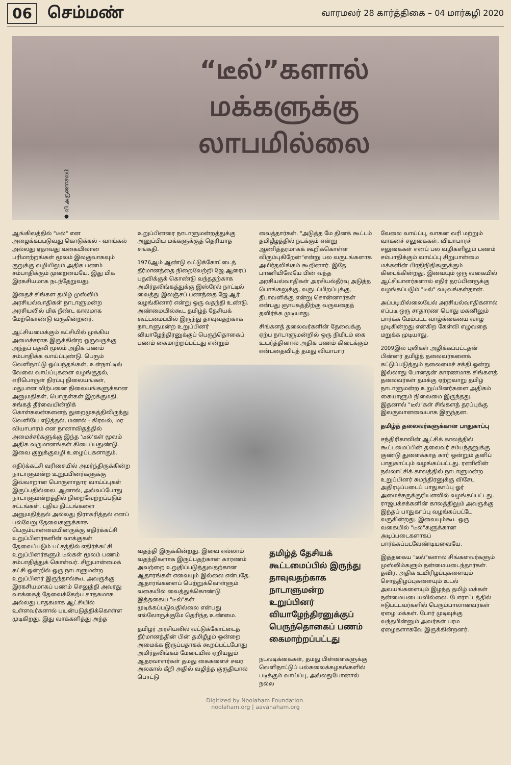06 செம்மண் வாரமலர் 28 கார்த்திகை – 04 மார்கழி 2020
● வி.அருணாசலம்
“டீல்”களால்
மக்களுக்கு
லாபமில்லை
ஆங்கிலத்தில் "டீல்" என அழைக்கப்படுவது கொடுக்கல் - வாங்கல் அல்லது ஏதாவது வகையிலான பரிமாற்றங்கள் மூலம் இலகுவாகவும் குறுக்கு வழியிலும் அதிக பணம் சம்பாதிக்கும் முறையையே. இது மிக இரகசியமாக நடந்தேறுவது.
இதைச் சிங்கள தமிழ் முஸ்லிம் அரசியல்வாதிகள் நாடாளுமன்ற அரசியலில் மிக நீண்ட காலமாக மேற்கொண்டு வருகின்றனர்.
ஆட்சியமைக்கும் கட்சியில் முக்கிய அமைச்சராக இருக்கின்ற ஒருவருக்கு அந்தப் பதவி மூலம் அதிக பணம் சம்பாதிக்க வாய்ப்புண்டு. பெரும் வெளிநாட்டு ஒப்பந்தங்கள், உள்நாட்டில் வேலை வாய்ப்புகளை வழங்குதல், எரிபொருள் நிரப்பு நிலையங்கள், மதுபான விற்பனை நிலையங்களுக்கான அனுமதிகள், பொருள்கள் இறக்குமதி, சுங்கத் தீர்வையின்றிக் கொள்கலன்களைத் துறைமுகத்திலிருந்து வெளியே எடுத்தல், மணல் - கிரவல், மர வியாபாரம் என நானாவிதத்தில் அமைச்சர்களுக்கு இந்த ‘டீல்’கள் மூலம் அதிக வருமானங்கள் கிடைப்பதுண்டு. இவை குறுக்குவழி உழைப்புகளாகும்.
எதிர்க்கட்சி வரிசையில் அமர்ந்திருக்கின்ற நாடாளுமன்ற உறுப்பினர்களுக்கு இவ்வாறான பொருளாதார வாய்ப்புகள் இருப்பதில்லை. ஆனால், அவ்வப்போது நாடாளுமன்றத்தில் நிறைவேற்றப்படும் சட்டங்கள், புதிய திட்டங்களை அனுமதித்தல் அல்லது நிராகரித்தல் எனப் பல்வேறு தேவைகளுக்காக பெரும்பான்மையினருக்கு எதிர்க்கட்சி உறுப்பினர்களின் வாக்குகள் தேவைப்படும் பட்சத்தில் எதிர்க்கட்சி உறுப்பினர்களும் டீல்கள் மூலம் பணம் சம்பாதித்துக் கொள்வர். சிறுபான்மைக் கட்சி ஒன்றில் ஒரு நாடாளுமன்ற உறுப்பினர் இருந்தால்கூட அவருக்கு இரகசியமாகப் பணம் செலுத்தி அவரது வாக்கைத் தேவைக்கேற்ப சாதகமாக அல்லது பாதகமாக ஆட்சியில் உள்ளவர்களால் பயன்படுத்திக்கொள்ள முடிகிறது. இது வாக்களித்து அந்த
உறுப்பினரை நாடாளுமன்றத்துக்கு அனுப்பிய மக்களுக்குத் தெரியாத சங்கதி.
1976ஆம் ஆண்டு வட்டுக்கோட்டைத் தீர்மானத்தை நிறைவேற்றி ஜே.ஆரைப் பதவிக்குக் கொண்டு வந்ததற்காக அமிர்தலிங்கத்துக்கு இஸ்ரேல் நாட்டில் வைத்து இலஞ்சப் பணத்தை ஜே.ஆர் வழங்கினார் என்று ஒரு வதந்தி உண்டு. அண்மையில்கூட தமிழ்த் தேசியக் கூட்டமைப்பில் இருந்து தாவுவதற்காக நாடாளுமன்ற உறுப்பினர் வியாழேந்திரனுக்குப் பெருந்தொகைப் பணம் கைமாற்றப்பட்டது என்றும்
வைத்தார்கள். "அடுத்த மே தினக் கூட்டம் தமிழீழத்தில் நடக்கும் என்று ஆணித்தரமாகக் கூறிக்கொள்ள விரும்புகிறேன்"என்று பல வருடங்களாக அமிர்தலிங்கம் கூறினார். இதே பாணியிலேயே பின் வந்த அரசியல்வாதிகள் அரசியல்தீர்வு அடுத்த பொங்கலுக்கு, வருடப்பிறப்புக்கு, தீபாவளிக்கு என்று சொன்னார்கள் என்பது ஞாபகத்திற்கு வருவதைத் தவிர்க்க முடியாது.
சிங்களத் தலைவர்களின் தேவைக்கு ஏற்ப நாடாளுமன்றில் ஒரு நிமிடம் கை உயர்த்தினால் அதிக பணம் கிடைக்கும் என்பதைவிடத் தமது வியாபார
வதந்தி இருக்கின்றது. இவை எல்லாம் வதந்திகளாக இருப்பதற்கான காரணம் அவற்றை உறுதிப்படுத்துவதற்கான ஆதாரங்கள் எவையும் இல்லை என்பதே. ஆதாரங்களைப் பெற்றுக்கொள்ளும் வகையில் வைத்துக்கொண்டு இத்தகைய "டீல்"கள் முடிக்கப்படுவதில்லை என்பது எல்லோருக்குமே தெரிந்த உண்மை.
தமிழர் அரசியலில் வட்டுக்கோட்டைத் தீர்மானத்தின் பின் தமிழீழம் ஒன்றை அமைக்க இருப்பதாகக் கூறப்பட்டபோது அமிர்தலிங்கம் மேடையில் ஏறியதும் ஆதரவாளர்கள் தமது கைகளைச் சவர அலகால் கீறி அதில் வழிந்த குருதியால் பொட்டு
தமிழ்த் தேசியக் கூட்டமைப்பில் இருந்து தாவுவதற்காக நாடாளுமன்ற உறுப்பினர் வியாழேந்திரனுக்குப் பெருந்தொகைப் பணம் கைமாற்றப்பட்டது
நடவடிக்கைகள், தமது பிள்ளைகளுக்கு வெளிநாட்டுப் பல்கலைக்கழகங்களில் படிக்கும் வாய்ப்பு, அல்லதுபோனால் நல்ல
வேலை வாய்ப்பு, வாகன வரி மற்றும் வாகனச் சலுகைகள், வியாபாரச் சலுகைகள் எனப் பல வழிகளிலும் பணம் சம்பாதிக்கும் வாய்ப்பு சிறுபான்மை மக்களின் பிரதிநிதிகளுக்கும் கிடைக்கின்றது. இவையும் ஒரு வகையில் ஆட்சியாளர்களால் எதிர் தரப்பினருக்கு வழங்கப்படும் "டீல்" வடிவங்கள்தான்.
அப்படியில்லையேல் அரசியல்வாதிகளால் எப்படி ஒரு சாதாரண பொது மகனிலும் பார்க்க மேம்பட்ட வாழ்க்கையை வாழ முடிகின்றது என்கிற கேள்வி எழுவதை மறுக்க முடியாது.
2009இல் புலிகள் அழிக்கப்பட்டதன் பின்னர் தமிழ்த் தலைவர்களைக் கட்டுப்படுத்தும் தலைமைச் சக்தி ஒன்று இல்லாது போனதன் காரணமாக சிங்களத் தலைவர்கள் தமக்கு ஏற்றவாறு தமிழ் நாடாளுமன்ற உறுப்பினர்களை அதிகம் கையாளும் நிலைமை இருந்தது. இதனால் "டீல்"கள் சிங்களத் தரப்புக்கு இலகுவானவையாக இருந்தன.
தமிழ்த் தலைவர்களுக்கான பாதுகாப்பு
சந்திரிகாவின் ஆட்சிக் காலத்தில் கூட்டமைப்பின் தலைவர் சம்பந்தனுக்கு குண்டு துளைக்காத கார் ஒன்றும் தனிப் பாதுகாப்பும் வழங்கப்பட்டது. ரணிலின் நல்லாட்சிக் காலத்தில் நாடாளுமன்ற உறுப்பினர் சுமந்திரனுக்கு விசேட அதிரடிப்படைப் பாதுகாப்பு ஓர் அமைச்சருக்குரியளவில் வழங்கப்பட்டது. ராஜபக்சக்களின் காலத்திலும் அவருக்கு இந்தப் பாதுகாப்பு வழங்கப்பட்டே வருகின்றது. இவையும்கூட ஒரு வகையில் "டீல்"களுக்கான அடிப்படைகளாகப் பார்க்கப்படவேண்டியவையே.
இத்தகைய "டீல்"களால் சிங்களவர்களும் முஸ்லிம்களும் நன்மையடைந்தார்கள். தவிர, அதிக உயிரிழப்புகளையும் சொத்திழப்புகளையும் உடல் அவயங்களையும் இழந்த தமிழ் மக்கள் நன்மையடையவில்லை. போராட்டத்தில் ஈடுபட்டவர்களில் பெரும்பாலானவர்கள் ஏழை மக்கள். போர் முடிவுக்கு வந்தபின்னும் அவர்கள் பரம ஏழைகளாகவே இருக்கின்றனர்.
Digitized by Noolaham Foundation.
noolaham.org | aavanaham.org